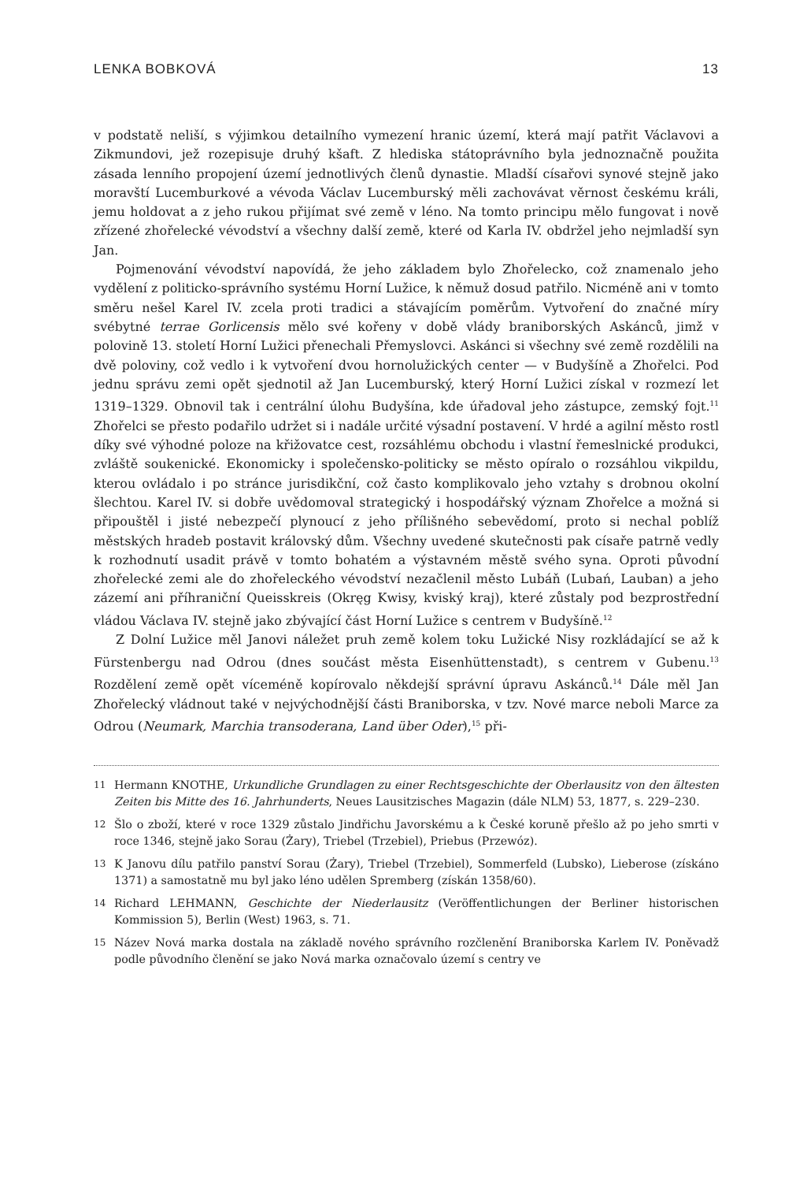LENKA BOBKOVÁ 13
v podstatě neliší, s výjimkou detailního vymezení hranic území, která mají patřit Václavovi a Zikmundovi, jež rozepisuje druhý kšaft. Z hlediska státoprávního byla jednoznačně použita zásada lenního propojení území jednotlivých členů dynastie. Mladší císařovi synové stejně jako moravští Lucemburkové a vévoda Václav Lucemburský měli zachovávat věrnost českému králi, jemu holdovat a z jeho rukou přijímat své země v léno. Na tomto principu mělo fungovat i nově zřízené zhořelecké vévodství a všechny další země, které od Karla IV. obdržel jeho nejmladší syn Jan.
Pojmenování vévodství napovídá, že jeho základem bylo Zhořelecko, což znamenalo jeho vydělení z politicko-správního systému Horní Lužice, k němuž dosud patřilo. Nicméně ani v tomto směru nešel Karel IV. zcela proti tradici a stávajícím poměrům. Vytvoření do značné míry svébytné terrae Gorlicensis mělo své kořeny v době vlády braniborských Askánců, jimž v polovině 13. století Horní Lužici přenechali Přemyslovci. Askánci si všechny své země rozdělili na dvě poloviny, což vedlo i k vytvoření dvou hornolužických center — v Budyšíně a Zhořelci. Pod jednu správu zemi opět sjednotil až Jan Lucemburský, který Horní Lužici získal v rozmezí let 1319–1329. Obnovil tak i centrální úlohu Budyšína, kde úřadoval jeho zástupce, zemský fojt.<sup>11</sup> Zhořelci se přesto podařilo udržet si i nadále určité výsadní postavení. V hrdé a agilní město rostl díky své výhodné poloze na křižovatce cest, rozsáhlému obchodu i vlastní řemeslnické produkci, zvláště soukenické. Ekonomicky i společensko-politicky se město opíralo o rozsáhlou vikpildu, kterou ovládalo i po stránce jurisdikční, což často komplikovalo jeho vztahy s drobnou okolní šlechtou. Karel IV. si dobře uvědomoval strategický i hospodářský význam Zhořelce a možná si připouštěl i jisté nebezpečí plynoucí z jeho přílišného sebevědomí, proto si nechal poblíž městských hradeb postavit královský dům. Všechny uvedené skutečnosti pak císaře patrně vedly k rozhodnutí usadit právě v tomto bohatém a výstavném městě svého syna. Oproti původní zhořelecké zemi ale do zhořeleckého vévodství nezačlenil město Lubáň (Lubań, Lauban) a jeho zázemí ani příhraniční Queisskreis (Okręg Kwisy, kviský kraj), které zůstaly pod bezprostřední vládou Václava IV. stejně jako zbývající část Horní Lužice s centrem v Budyšíně.<sup>12</sup>
Z Dolní Lužice měl Janovi náležet pruh země kolem toku Lužické Nisy rozkládající se až k Fürstenbergu nad Odrou (dnes součást města Eisenhüttenstadt), s centrem v Gubenu.<sup>13</sup> Rozdělení země opět víceméně kopírovalo někdejší správní úpravu Askánců.<sup>14</sup> Dále měl Jan Zhořelecký vládnout také v nejvýchodnější části Braniborska, v tzv. Nové marce neboli Marce za Odrou (Neumark, Marchia transoderana, Land über Oder),<sup>15</sup> při-
11 Hermann KNOTHE, Urkundliche Grundlagen zu einer Rechtsgeschichte der Oberlausitz von den ältesten Zeiten bis Mitte des 16. Jahrhunderts, Neues Lausitzisches Magazin (dále NLM) 53, 1877, s. 229–230.
12 Šlo o zboží, které v roce 1329 zůstalo Jindřichu Javorskému a k České koruně přešlo až po jeho smrti v roce 1346, stejně jako Sorau (Żary), Triebel (Trzebiel), Priebus (Przewóz).
13 K Janovu dílu patřilo panství Sorau (Żary), Triebel (Trzebiel), Sommerfeld (Lubsko), Lieberose (získáno 1371) a samostatně mu byl jako léno udělen Spremberg (získán 1358/60).
14 Richard LEHMANN, Geschichte der Niederlausitz (Veröffentlichungen der Berliner historischen Kommission 5), Berlin (West) 1963, s. 71.
15 Název Nová marka dostala na základě nového správního rozčlenění Braniborska Karlem IV. Poněvadž podle původního členění se jako Nová marka označovalo území s centry ve